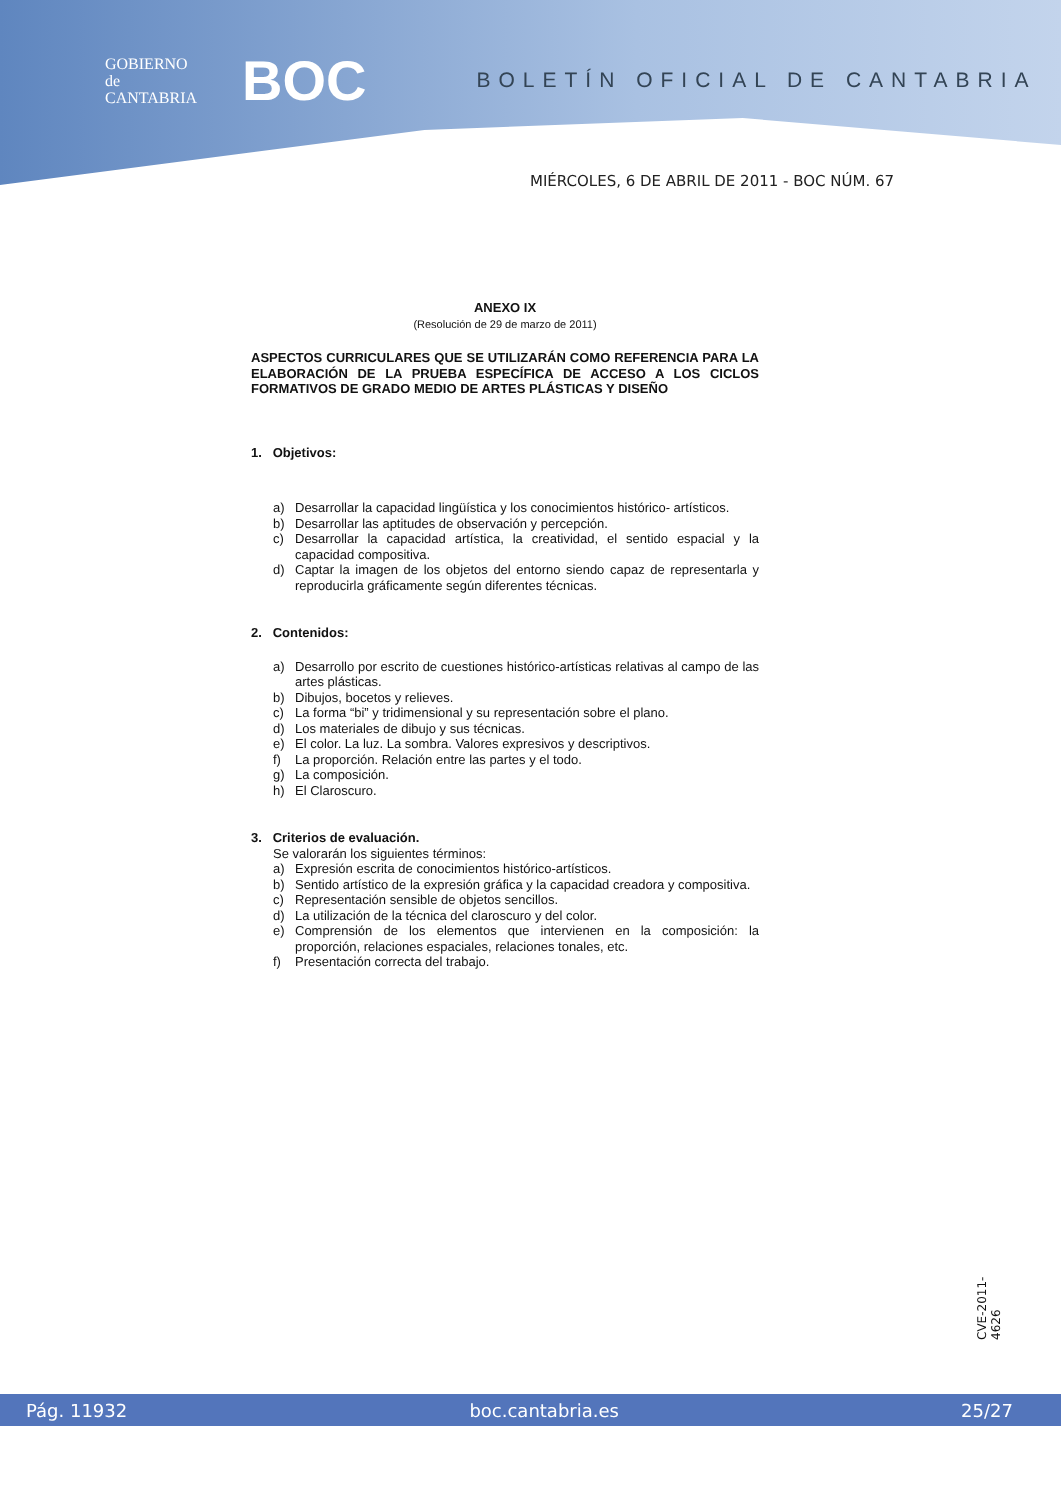GOBIERNO
de
CANTABRIA
BOC
BOLETÍN OFICIAL DE CANTABRIA
MIÉRCOLES, 6 DE ABRIL DE 2011 - BOC NÚM. 67
ANEXO IX
(Resolución de 29 de marzo de 2011)
ASPECTOS CURRICULARES QUE SE UTILIZARÁN COMO REFERENCIA PARA LA ELABORACIÓN DE LA PRUEBA ESPECÍFICA DE ACCESO A LOS CICLOS FORMATIVOS DE GRADO MEDIO DE ARTES PLÁSTICAS Y DISEÑO
1. Objetivos:
a) Desarrollar la capacidad lingüística y los conocimientos histórico- artísticos.
b) Desarrollar las aptitudes de observación y percepción.
c) Desarrollar la capacidad artística, la creatividad, el sentido espacial y la capacidad compositiva.
d) Captar la imagen de los objetos del entorno siendo capaz de representarla y reproducirla gráficamente según diferentes técnicas.
2. Contenidos:
a) Desarrollo por escrito de cuestiones histórico-artísticas relativas al campo de las artes plásticas.
b) Dibujos, bocetos y relieves.
c) La forma “bi” y tridimensional y su representación sobre el plano.
d) Los materiales de dibujo y sus técnicas.
e) El color. La luz. La sombra. Valores expresivos y descriptivos.
f) La proporción. Relación entre las partes y el todo.
g) La composición.
h) El Claroscuro.
3. Criterios de evaluación.
Se valorarán los siguientes términos:
a) Expresión escrita de conocimientos histórico-artísticos.
b) Sentido artístico de la expresión gráfica y la capacidad creadora y compositiva.
c) Representación sensible de objetos sencillos.
d) La utilización de la técnica del claroscuro y del color.
e) Comprensión de los elementos que intervienen en la composición: la proporción, relaciones espaciales, relaciones tonales, etc.
f) Presentación correcta del trabajo.
CVE-2011-4626
Pág. 11932 boc.cantabria.es 25/27